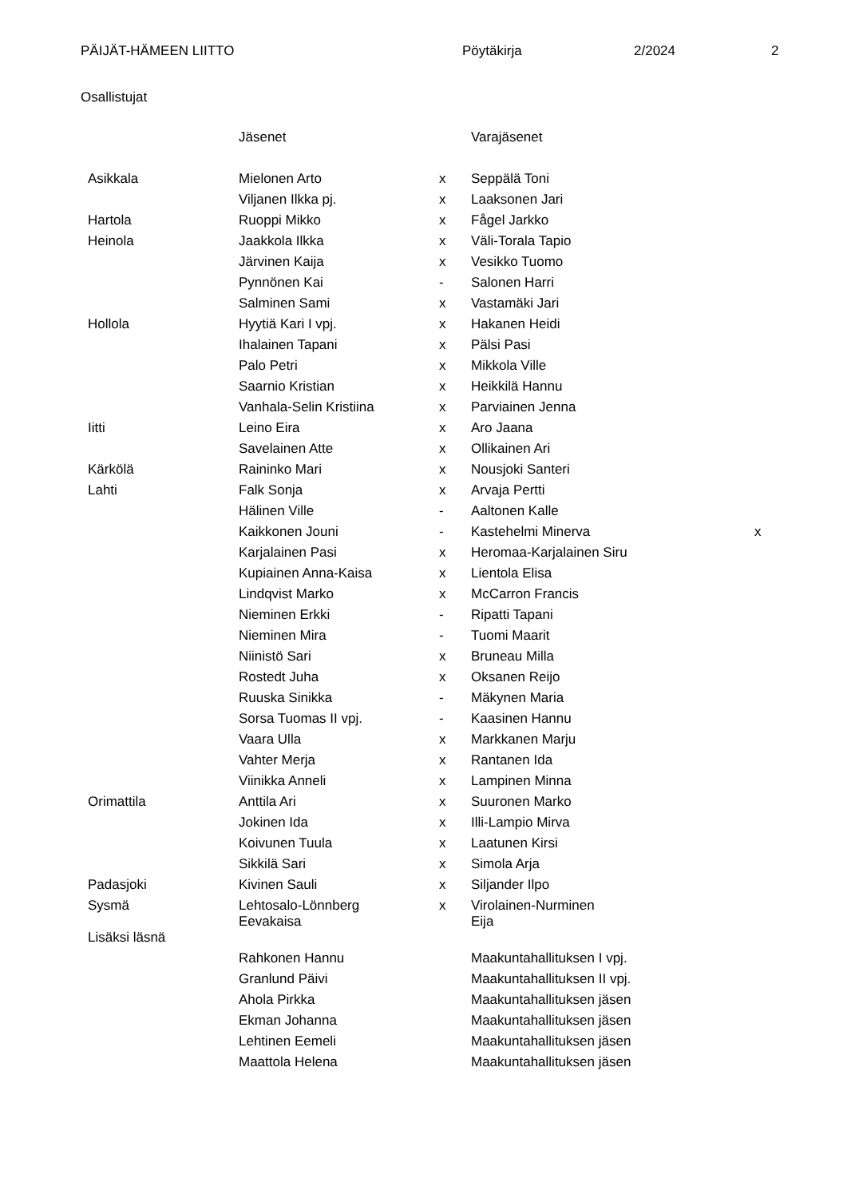PÄIJÄT-HÄMEEN LIITTO Pöytäkirja 2/2024 2
Osallistujat
| | Jäsenet | | Varajäsenet | |
| --- | --- | --- | --- | --- |
| Asikkala | Mielonen Arto | x | Seppälä Toni | |
| | Viljanen Ilkka pj. | x | Laaksonen Jari | |
| Hartola | Ruoppi Mikko | x | Fågel Jarkko | |
| Heinola | Jaakkola Ilkka | x | Väli-Torala Tapio | |
| | Järvinen Kaija | x | Vesikko Tuomo | |
| | Pynnönen Kai | - | Salonen Harri | |
| | Salminen Sami | x | Vastamäki Jari | |
| Hollola | Hyytiä Kari I vpj. | x | Hakanen Heidi | |
| | Ihalainen Tapani | x | Pälsi Pasi | |
| | Palo Petri | x | Mikkola Ville | |
| | Saarnio Kristian | x | Heikkilä Hannu | |
| | Vanhala-Selin Kristiina | x | Parviainen Jenna | |
| Iitti | Leino Eira | x | Aro Jaana | |
| | Savelainen Atte | x | Ollikainen Ari | |
| Kärkölä | Raininko Mari | x | Nousjoki Santeri | |
| Lahti | Falk Sonja | x | Arvaja Pertti | |
| | Hälinen Ville | - | Aaltonen Kalle | |
| | Kaikkonen Jouni | - | Kastehelmi Minerva | x |
| | Karjalainen Pasi | x | Heromaa-Karjalainen Siru | |
| | Kupiainen Anna-Kaisa | x | Lientola Elisa | |
| | Lindqvist Marko | x | McCarron Francis | |
| | Nieminen Erkki | - | Ripatti Tapani | |
| | Nieminen Mira | - | Tuomi Maarit | |
| | Niinistö Sari | x | Bruneau Milla | |
| | Rostedt Juha | x | Oksanen Reijo | |
| | Ruuska Sinikka | - | Mäkynen Maria | |
| | Sorsa Tuomas II vpj. | - | Kaasinen Hannu | |
| | Vaara Ulla | x | Markkanen Marju | |
| | Vahter Merja | x | Rantanen Ida | |
| | Viinikka Anneli | x | Lampinen Minna | |
| Orimattila | Anttila Ari | x | Suuronen Marko | |
| | Jokinen Ida | x | Illi-Lampio Mirva | |
| | Koivunen Tuula | x | Laatunen Kirsi | |
| | Sikkilä Sari | x | Simola Arja | |
| Padasjoki | Kivinen Sauli | x | Siljander Ilpo | |
| Sysmä | Lehtosalo-Lönnberg Eevakaisa | x | Virolainen-Nurminen Eija | |
| Lisäksi läsnä | | | | |
| | Rahkonen Hannu | | Maakuntahallituksen I vpj. | |
| | Granlund Päivi | | Maakuntahallituksen II vpj. | |
| | Ahola Pirkka | | Maakuntahallituksen jäsen | |
| | Ekman Johanna | | Maakuntahallituksen jäsen | |
| | Lehtinen Eemeli | | Maakuntahallituksen jäsen | |
| | Maattola Helena | | Maakuntahallituksen jäsen | |